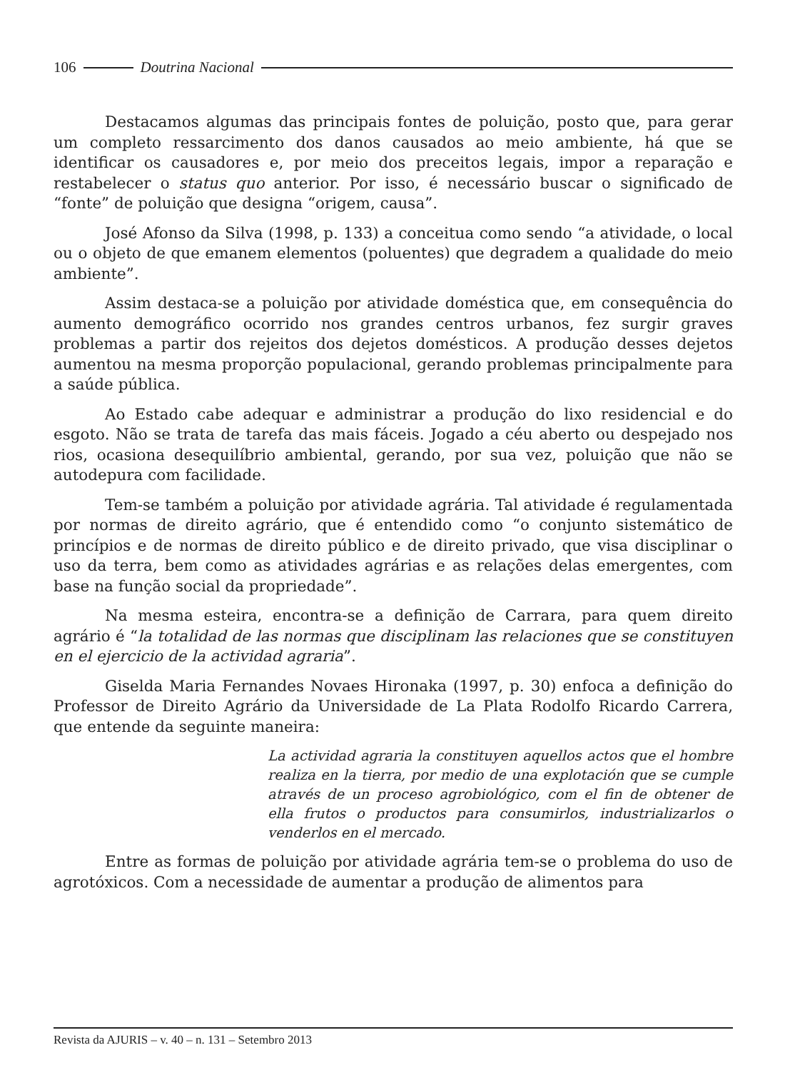106 Doutrina Nacional
Destacamos algumas das principais fontes de poluição, posto que, para gerar um completo ressarcimento dos danos causados ao meio ambiente, há que se identificar os causadores e, por meio dos preceitos legais, impor a reparação e restabelecer o status quo anterior. Por isso, é necessário buscar o significado de “fonte” de poluição que designa “origem, causa”.
José Afonso da Silva (1998, p. 133) a conceitua como sendo “a atividade, o local ou o objeto de que emanem elementos (poluentes) que degradem a qualidade do meio ambiente”.
Assim destaca-se a poluição por atividade doméstica que, em consequência do aumento demográfico ocorrido nos grandes centros urbanos, fez surgir graves problemas a partir dos rejeitos dos dejetos domésticos. A produção desses dejetos aumentou na mesma proporção populacional, gerando problemas principalmente para a saúde pública.
Ao Estado cabe adequar e administrar a produção do lixo residencial e do esgoto. Não se trata de tarefa das mais fáceis. Jogado a céu aberto ou despejado nos rios, ocasiona desequilíbrio ambiental, gerando, por sua vez, poluição que não se autodepura com facilidade.
Tem-se também a poluição por atividade agrária. Tal atividade é regulamentada por normas de direito agrário, que é entendido como “o conjunto sistemático de princípios e de normas de direito público e de direito privado, que visa disciplinar o uso da terra, bem como as atividades agrárias e as relações delas emergentes, com base na função social da propriedade”.
Na mesma esteira, encontra-se a definição de Carrara, para quem direito agrário é “la totalidad de las normas que disciplinam las relaciones que se constituyen en el ejercicio de la actividad agraria”.
Giselda Maria Fernandes Novaes Hironaka (1997, p. 30) enfoca a definição do Professor de Direito Agrário da Universidade de La Plata Rodolfo Ricardo Carrera, que entende da seguinte maneira:
La actividad agraria la constituyen aquellos actos que el hombre realiza en la tierra, por medio de una explotación que se cumple através de un proceso agrobiológico, com el fin de obtener de ella frutos o productos para consumirlos, industrializarlos o venderlos en el mercado.
Entre as formas de poluição por atividade agrária tem-se o problema do uso de agrotóxicos. Com a necessidade de aumentar a produção de alimentos para
Revista da AJURIS – v. 40 – n. 131 – Setembro 2013